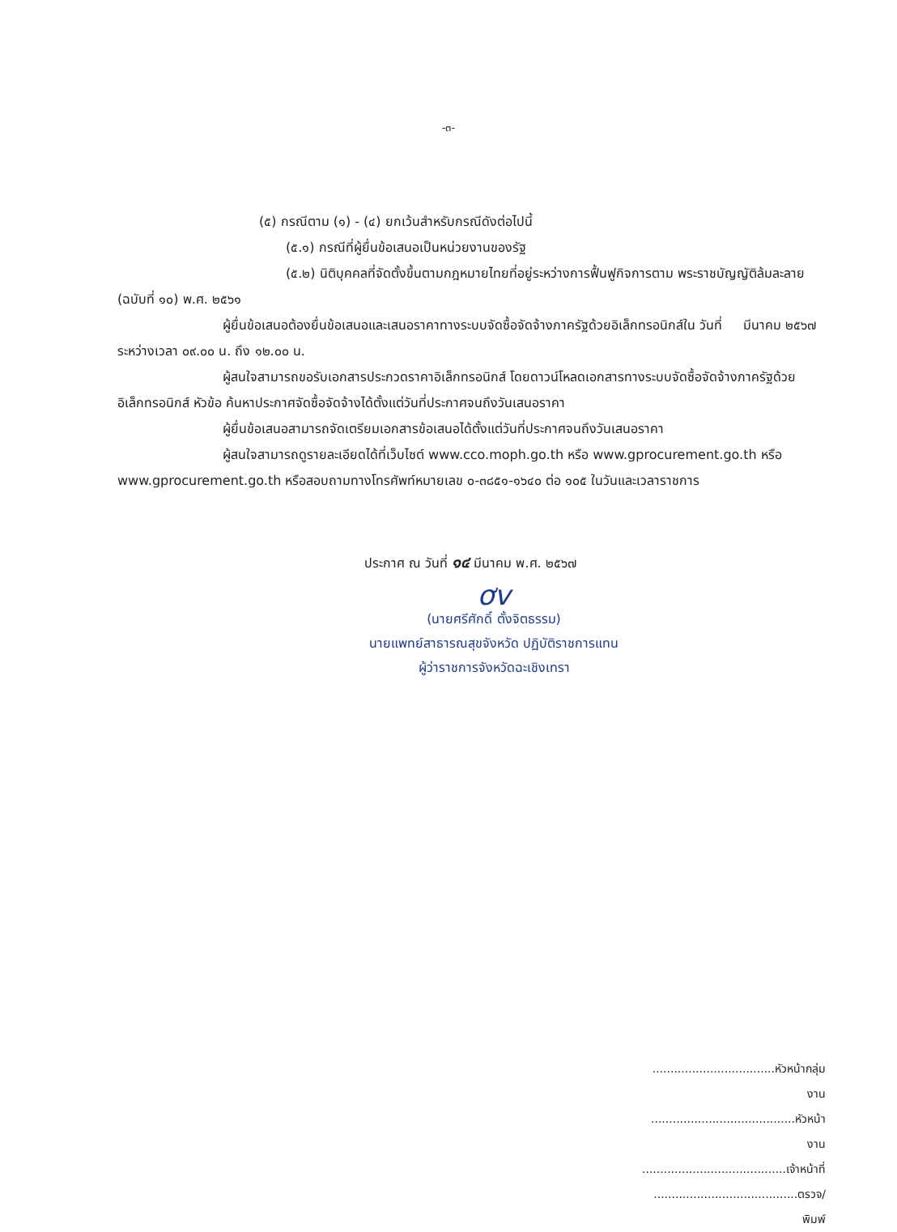-๓-
(๕) กรณีตาม (๑) - (๔) ยกเว้นสำหรับกรณีดังต่อไปนี้
(๕.๑) กรณีที่ผู้ยื่นข้อเสนอเป็นหน่วยงานของรัฐ
(๕.๒) นิติบุคคลที่จัดตั้งขึ้นตามกฎหมายไทยที่อยู่ระหว่างการฟื้นฟูกิจการตาม พระราชบัญญัติล้มละลาย (ฉบับที่ ๑๐) พ.ศ. ๒๕๖๑
ผู้ยื่นข้อเสนอต้องยื่นข้อเสนอและเสนอราคาทางระบบจัดซื้อจัดจ้างภาครัฐด้วยอิเล็กทรอนิกส์ใน วันที่ มีนาคม ๒๕๖๗ ระหว่างเวลา ๐๙.๐๐ น. ถึง ๑๒.๐๐ น.
ผู้สนใจสามารถขอรับเอกสารประกวดราคาอิเล็กทรอนิกส์ โดยดาวน์โหลดเอกสารทางระบบจัดซื้อจัดจ้างภาครัฐด้วยอิเล็กทรอนิกส์ หัวข้อ ค้นหาประกาศจัดซื้อจัดจ้างได้ตั้งแต่วันที่ประกาศจนถึงวันเสนอราคา
ผู้ยื่นข้อเสนอสามารถจัดเตรียมเอกสารข้อเสนอได้ตั้งแต่วันที่ประกาศจนถึงวันเสนอราคา
ผู้สนใจสามารถดูรายละเอียดได้ที่เว็บไซต์ www.cco.moph.go.th หรือ www.gprocurement.go.th หรือ www.gprocurement.go.th หรือสอบถามทางโทรศัพท์หมายเลข ๐-๓๘๕๑-๑๖๔๐ ต่อ ๑๐๕ ในวันและเวลาราชการ
ประกาศ ณ วันที่ ๑๔ มีนาคม พ.ศ. ๒๕๖๗
ơv
(นายศรีศักดิ์ ตั้งจิตธรรม)
นายแพทย์สาธารณสุขจังหวัด ปฏิบัติราชการแทน
ผู้ว่าราชการจังหวัดฉะเชิงเทรา
..................................หัวหน้ากลุ่มงาน
........................................หัวหน้างาน
........................................เจ้าหน้าที่
........................................ตรวจ/พิมพ์